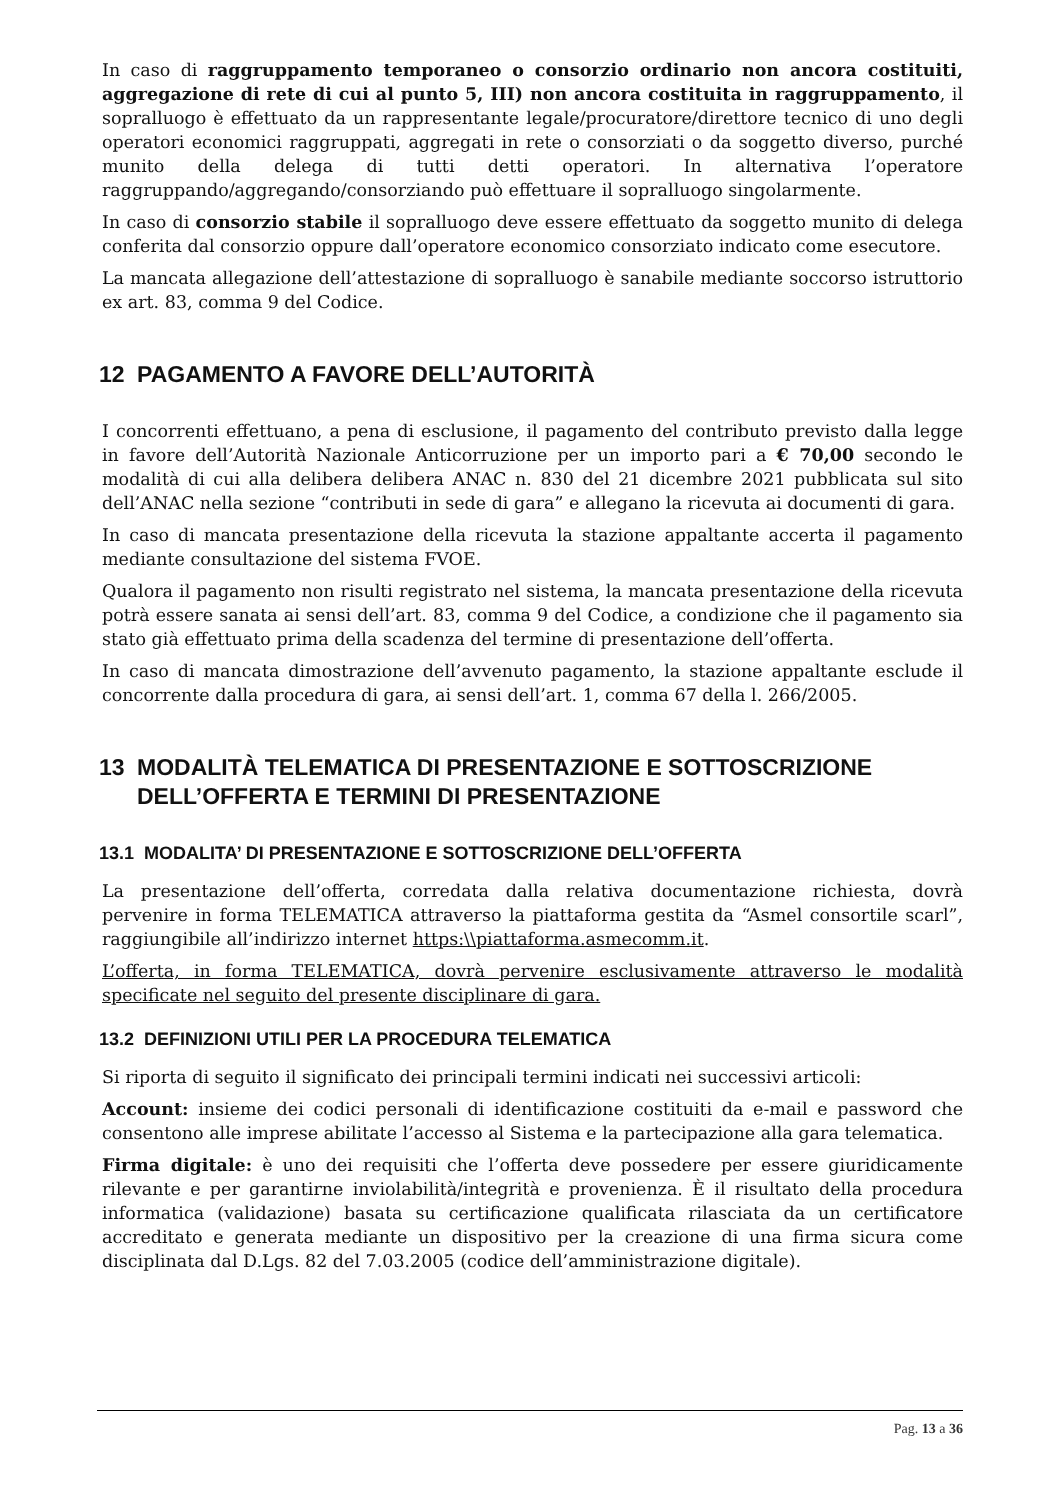In caso di raggruppamento temporaneo o consorzio ordinario non ancora costituiti, aggregazione di rete di cui al punto 5, III) non ancora costituita in raggruppamento, il sopralluogo è effettuato da un rappresentante legale/procuratore/direttore tecnico di uno degli operatori economici raggruppati, aggregati in rete o consorziati o da soggetto diverso, purché munito della delega di tutti detti operatori. In alternativa l’operatore raggruppando/aggregando/consorziando può effettuare il sopralluogo singolarmente.
In caso di consorzio stabile il sopralluogo deve essere effettuato da soggetto munito di delega conferita dal consorzio oppure dall’operatore economico consorziato indicato come esecutore.
La mancata allegazione dell’attestazione di sopralluogo è sanabile mediante soccorso istruttorio ex art. 83, comma 9 del Codice.
12 PAGAMENTO A FAVORE DELL’AUTORITÀ
I concorrenti effettuano, a pena di esclusione, il pagamento del contributo previsto dalla legge in favore dell’Autorità Nazionale Anticorruzione per un importo pari a € 70,00 secondo le modalità di cui alla delibera delibera ANAC n. 830 del 21 dicembre 2021 pubblicata sul sito dell’ANAC nella sezione “contributi in sede di gara” e allegano la ricevuta ai documenti di gara.
In caso di mancata presentazione della ricevuta la stazione appaltante accerta il pagamento mediante consultazione del sistema FVOE.
Qualora il pagamento non risulti registrato nel sistema, la mancata presentazione della ricevuta potrà essere sanata ai sensi dell’art. 83, comma 9 del Codice, a condizione che il pagamento sia stato già effettuato prima della scadenza del termine di presentazione dell’offerta.
In caso di mancata dimostrazione dell’avvenuto pagamento, la stazione appaltante esclude il concorrente dalla procedura di gara, ai sensi dell’art. 1, comma 67 della l. 266/2005.
13 MODALITÀ TELEMATICA DI PRESENTAZIONE E SOTTOSCRIZIONE DELL’OFFERTA E TERMINI DI PRESENTAZIONE
13.1 MODALITA’ DI PRESENTAZIONE E SOTTOSCRIZIONE DELL’OFFERTA
La presentazione dell’offerta, corredata dalla relativa documentazione richiesta, dovrà pervenire in forma TELEMATICA attraverso la piattaforma gestita da “Asmel consortile scarl”, raggiungibile all’indirizzo internet https:\\piattaforma.asmecomm.it.
L’offerta, in forma TELEMATICA, dovrà pervenire esclusivamente attraverso le modalità specificate nel seguito del presente disciplinare di gara.
13.2 DEFINIZIONI UTILI PER LA PROCEDURA TELEMATICA
Si riporta di seguito il significato dei principali termini indicati nei successivi articoli:
Account: insieme dei codici personali di identificazione costituiti da e-mail e password che consentono alle imprese abilitate l’accesso al Sistema e la partecipazione alla gara telematica.
Firma digitale: è uno dei requisiti che l’offerta deve possedere per essere giuridicamente rilevante e per garantirne inviolabilità/integrità e provenienza. È il risultato della procedura informatica (validazione) basata su certificazione qualificata rilasciata da un certificatore accreditato e generata mediante un dispositivo per la creazione di una firma sicura come disciplinata dal D.Lgs. 82 del 7.03.2005 (codice dell’amministrazione digitale).
Pag. 13 a 36